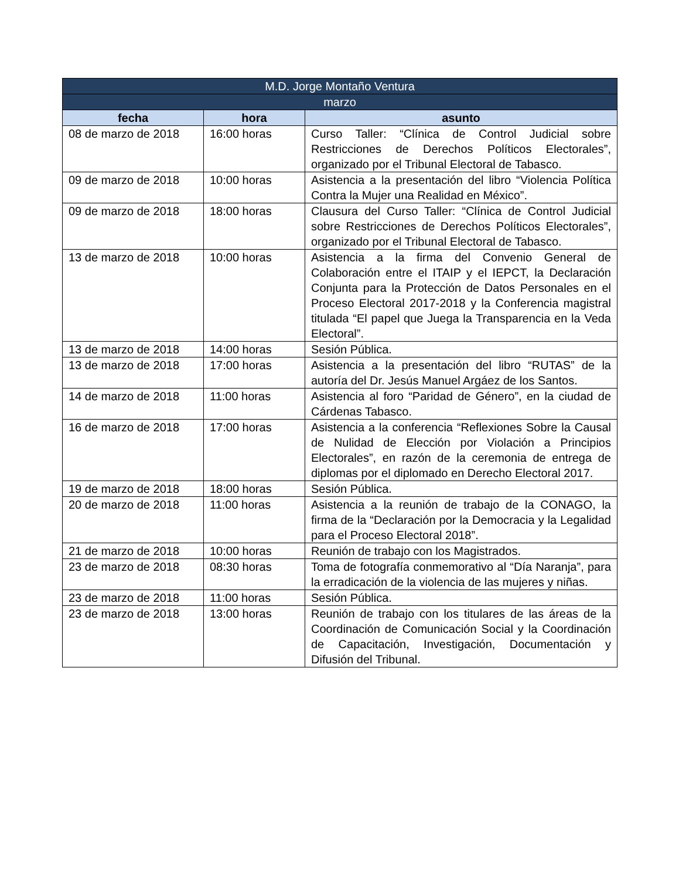| M.D. Jorge Montaño Ventura | | |
| --- | --- | --- |
| marzo | | |
| fecha | hora | asunto |
| 08 de marzo de 2018 | 16:00 horas | Curso Taller: “Clínica de Control Judicial sobre Restricciones de Derechos Políticos Electorales”, organizado por el Tribunal Electoral de Tabasco. |
| 09 de marzo de 2018 | 10:00 horas | Asistencia a la presentación del libro “Violencia Política Contra la Mujer una Realidad en México”. |
| 09 de marzo de 2018 | 18:00 horas | Clausura del Curso Taller: “Clínica de Control Judicial sobre Restricciones de Derechos Políticos Electorales”, organizado por el Tribunal Electoral de Tabasco. |
| 13 de marzo de 2018 | 10:00 horas | Asistencia a la firma del Convenio General de Colaboración entre el ITAIP y el IEPCT, la Declaración Conjunta para la Protección de Datos Personales en el Proceso Electoral 2017-2018 y la Conferencia magistral titulada “El papel que Juega la Transparencia en la Veda Electoral”. |
| 13 de marzo de 2018 | 14:00 horas | Sesión Pública. |
| 13 de marzo de 2018 | 17:00 horas | Asistencia a la presentación del libro “RUTAS” de la autoría del Dr. Jesús Manuel Argáez de los Santos. |
| 14 de marzo de 2018 | 11:00 horas | Asistencia al foro “Paridad de Género”, en la ciudad de Cárdenas Tabasco. |
| 16 de marzo de 2018 | 17:00 horas | Asistencia a la conferencia “Reflexiones Sobre la Causal de Nulidad de Elección por Violación a Principios Electorales”, en razón de la ceremonia de entrega de diplomas por el diplomado en Derecho Electoral 2017. |
| 19 de marzo de 2018 | 18:00 horas | Sesión Pública. |
| 20 de marzo de 2018 | 11:00 horas | Asistencia a la reunión de trabajo de la CONAGO, la firma de la “Declaración por la Democracia y la Legalidad para el Proceso Electoral 2018”. |
| 21 de marzo de 2018 | 10:00 horas | Reunión de trabajo con los Magistrados. |
| 23 de marzo de 2018 | 08:30 horas | Toma de fotografía conmemorativo al “Día Naranja”, para la erradicación de la violencia de las mujeres y niñas. |
| 23 de marzo de 2018 | 11:00 horas | Sesión Pública. |
| 23 de marzo de 2018 | 13:00 horas | Reunión de trabajo con los titulares de las áreas de la Coordinación de Comunicación Social y la Coordinación de Capacitación, Investigación, Documentación y Difusión del Tribunal. |